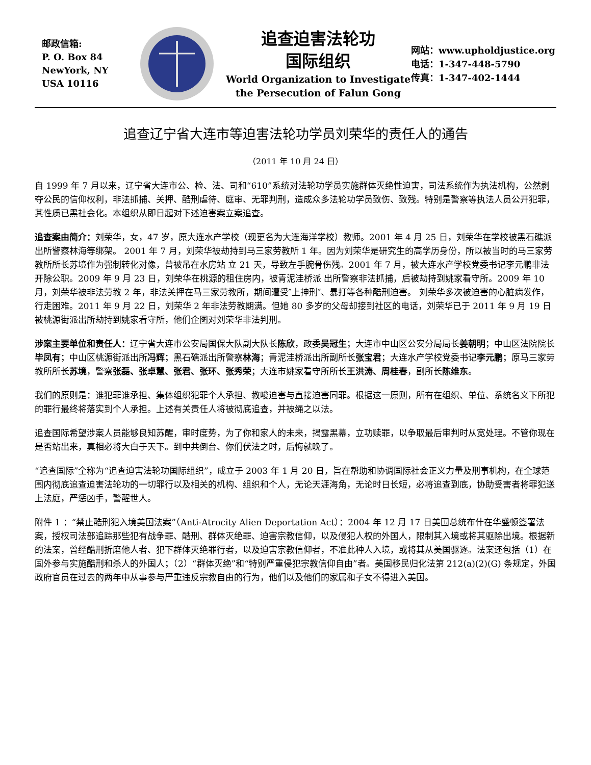邮政信箱:
P. O. Box 84
NewYork, NY
USA 10116
追查迫害法轮功
国际组织
World Organization to Investigate
the Persecution of Falun Gong
网站：www.upholdjustice.org
电话：1-347-448-5790
传真：1-347-402-1444
追查辽宁省大连市等迫害法轮功学员刘荣华的责任人的通告
（2011 年 10 月 24 日）
自 1999 年 7 月以来，辽宁省大连市公、检、法、司和“610”系统对法轮功学员实施群体灭绝性迫害，司法系统作为执法机构，公然剥夺公民的信仰权利，非法抓捕、关押、酷刑虐待、庭审、无罪判刑，造成众多法轮功学员致伤、致残。特别是警察等执法人员公开犯罪，其性质已黑社会化。本组织从即日起对下述迫害案立案追查。
追查案由简介：刘荣华，女，47 岁，原大连水产学校（现更名为大连海洋学校）教师。2001 年 4 月 25 日，刘荣华在学校被黑石礁派出所警察林海等绑架。 2001 年 7 月，刘荣华被劫持到马三家劳教所 1 年。因为刘荣华是研究生的高学历身份，所以被当时的马三家劳教所所长苏境作为强制转化对像，曾被吊在水房站 立 21 天，导致左手腕骨伤残。2001 年 7 月，被大连水产学校党委书记李元鹏非法开除公职。2009 年 9 月 23 日，刘荣华在桃源的租住房内，被青泥洼桥派 出所警察非法抓捕，后被劫持到姚家看守所。2009 年 10 月，刘荣华被非法劳教 2 年，非法关押在马三家劳教所，期间遭受″上抻刑″、暴打等各种酷刑迫害。 刘荣华多次被迫害的心脏病发作，行走困难。2011 年 9 月 22 日，刘荣华 2 年非法劳教期满。但她 80 多岁的父母却接到社区的电话，刘荣华已于 2011 年 9 月 19 日被桃源街派出所劫持到姚家看守所，他们企图对刘荣华非法判刑。
涉案主要单位和责任人：辽宁省大连市公安局国保大队副大队长陈欣，政委吴冠生；大连市中山区公安分局局长姜朝明；中山区法院院长毕凤有；中山区桃源街派出所冯辉；黑石礁派出所警察林海；青泥洼桥派出所副所长张宝君；大连水产学校党委书记李元鹏；原马三家劳教所所长苏境，警察张磊、张卓慧、张君、张环、张秀荣；大连市姚家看守所所长王洪涛、周桂春，副所长陈维东。
我们的原则是：谁犯罪谁承担、集体组织犯罪个人承担、教唆迫害与直接迫害同罪。根据这一原则，所有在组织、单位、系统名义下所犯的罪行最终将落实到个人承担。上述有关责任人将被彻底追查，并被绳之以法。
追查国际希望涉案人员能够良知苏醒，审时度势，为了你和家人的未来，揭露黑幕，立功赎罪，以争取最后审判时从宽处理。不管你现在是否站出来，真相必将大白于天下。到中共倒台、你们伏法之时，后悔就晚了。
“追查国际”全称为“追查迫害法轮功国际组织”，成立于 2003 年 1 月 20 日，旨在帮助和协调国际社会正义力量及刑事机构，在全球范围内彻底追查迫害法轮功的一切罪行以及相关的机构、组织和个人，无论天涯海角，无论时日长短，必将追查到底，协助受害者将罪犯送上法庭，严惩凶手，警醒世人。
附件 1 ：“禁止酷刑犯入境美国法案”（Anti-Atrocity Alien Deportation Act）：2004 年 12 月 17 日美国总统布什在华盛顿签署法案，授权司法部追踪那些犯有战争罪、酷刑、群体灭绝罪、迫害宗教信仰，以及侵犯人权的外国人，限制其入境或将其驱除出境。根据新的法案，曾经酷刑折磨他人者、犯下群体灭绝罪行者，以及迫害宗教信仰者，不准此种人入境，或将其从美国驱逐。法案还包括（1）在国外参与实施酷刑和杀人的外国人；（2）“群体灭绝”和“特别严重侵犯宗教信仰自由”者。美国移民归化法第 212(a)(2)(G) 条规定，外国政府官员在过去的两年中从事参与严重违反宗教自由的行为，他们以及他们的家属和子女不得进入美国。